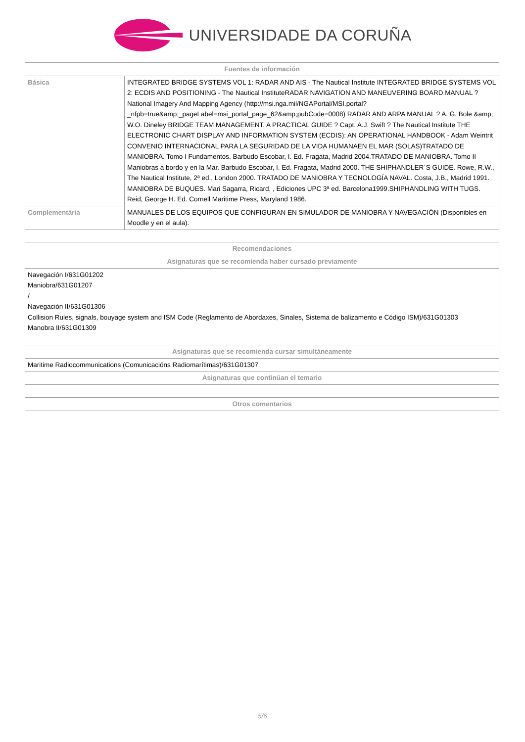UNIVERSIDADE DA CORUÑA
| Fuentes de información | |
| --- | --- |
| Básica | INTEGRATED BRIDGE SYSTEMS VOL 1: RADAR AND AIS - The Nautical Institute INTEGRATED BRIDGE SYSTEMS VOL 2: ECDIS AND POSITIONING - The Nautical InstituteRADAR NAVIGATION AND MANEUVERING BOARD MANUAL ? National Imagery And Mapping Agency (http://msi.nga.mil/NGAPortal/MSI.portal?_nfpb=true&amp;_pageLabel=msi_portal_page_62&amp;pubCode=0008) RADAR AND ARPA MANUAL ? A. G. Bole &amp; W.O. Dineley BRIDGE TEAM MANAGEMENT. A PRACTICAL GUIDE ? Capt. A.J. Swift ? The Nautical Institute THE ELECTRONIC CHART DISPLAY AND INFORMATION SYSTEM (ECDIS): AN OPERATIONAL HANDBOOK - Adam Weintrit CONVENIO INTERNACIONAL PARA LA SEGURIDAD DE LA VIDA HUMANAEN EL MAR (SOLAS)TRATADO DE MANIOBRA. Tomo I Fundamentos. Barbudo Escobar, I. Ed. Fragata, Madrid 2004.TRATADO DE MANIOBRA. Tomo II Maniobras a bordo y en la Mar. Barbudo Escobar, I. Ed. Fragata, Madrid 2000. THE SHIPHANDLER´S GUIDE. Rowe, R.W., The Nautical Institute, 2ª ed., London 2000. TRATADO DE MANIOBRA Y TECNOLOGÍA NAVAL. Costa, J.B., Madrid 1991. MANIOBRA DE BUQUES. Mari Sagarra, Ricard, , Ediciones UPC 3ª ed. Barcelona1999.SHIPHANDLING WITH TUGS. Reid, George H. Ed. Cornell Maritime Press, Maryland 1986. |
| Complementária | MANUALES DE LOS EQUIPOS QUE CONFIGURAN EN SIMULADOR DE MANIOBRA Y NAVEGACIÓN (Disponibles en Moodle y en el aula). |
| Recomendaciones |
| --- |
| Asignaturas que se recomienda haber cursado previamente |
| Navegación I/631G01202 Maniobra/631G01207 / Navegación II/631G01306 Collision Rules, signals, bouyage system and ISM Code (Reglamento de Abordaxes, Sinales, Sistema de balizamento e Código ISM)/631G01303 Manobra II/631G01309 |
| Asignaturas que se recomienda cursar simultáneamente |
| Maritime Radiocommunications (Comunicacións Radiomarítimas)/631G01307 |
| Asignaturas que continúan el temario |
| Otros comentarios |
5/6